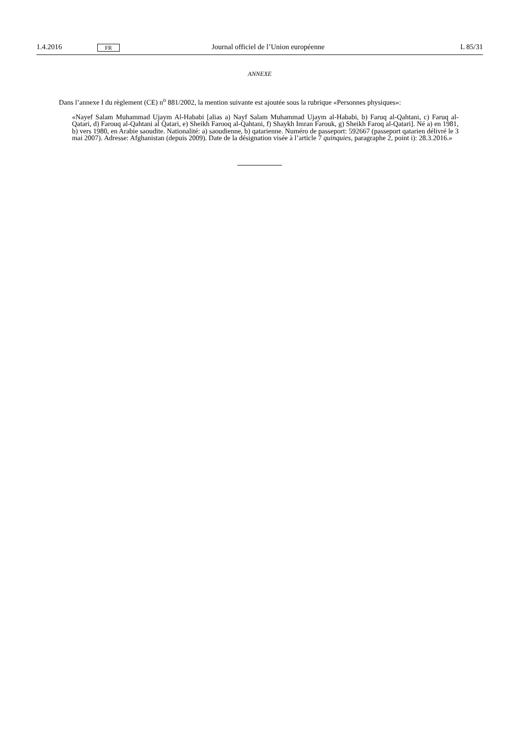1.4.2016 FR Journal officiel de l’Union européenne L 85/31
ANNEXE
Dans l’annexe I du règlement (CE) n<sup>o</sup> 881/2002, la mention suivante est ajoutée sous la rubrique «Personnes physiques»:
«Nayef Salam Muhammad Ujaym Al-Hababi [alias a) Nayf Salam Muhammad Ujaym al-Hababi, b) Faruq al-Qahtani, c) Faruq al-Qatari, d) Farouq al-Qahtani al Qatari, e) Sheikh Farooq al-Qahtani, f) Shaykh Imran Farouk, g) Sheikh Faroq al-Qatari]. Né a) en 1981, b) vers 1980, en Arabie saoudite. Nationalité: a) saoudienne, b) qatarienne. Numéro de passeport: 592667 (passeport qatarien délivré le 3 mai 2007). Adresse: Afghanistan (depuis 2009). Date de la désignation visée à l’article 7 quinquies, paragraphe 2, point i): 28.3.2016.»